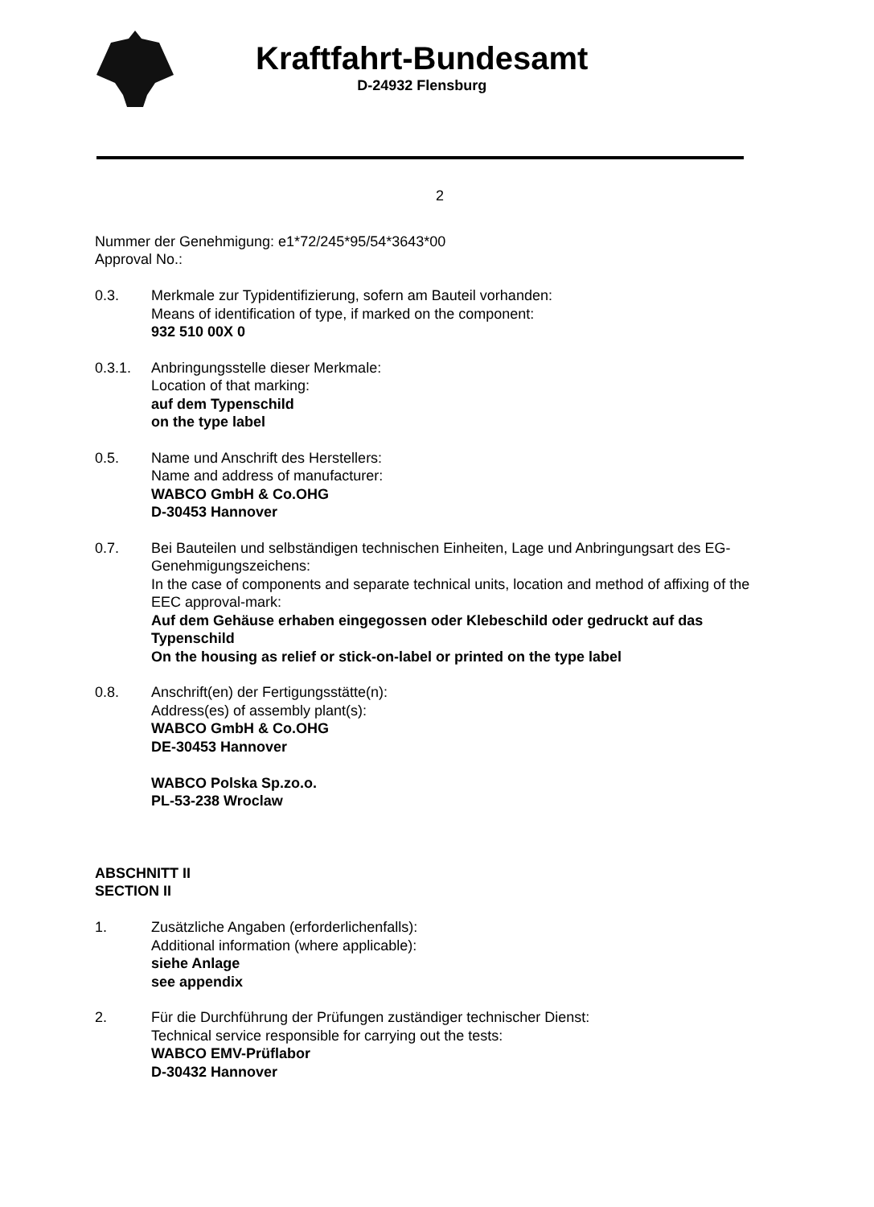Kraftfahrt-Bundesamt
D-24932 Flensburg
2
Nummer der Genehmigung: e1*72/245*95/54*3643*00
Approval No.:
0.3. Merkmale zur Typidentifizierung, sofern am Bauteil vorhanden:
Means of identification of type, if marked on the component:
932 510 00X 0
0.3.1. Anbringungsstelle dieser Merkmale:
Location of that marking:
auf dem Typenschild
on the type label
0.5. Name und Anschrift des Herstellers:
Name and address of manufacturer:
WABCO GmbH & Co.OHG
D-30453 Hannover
0.7. Bei Bauteilen und selbständigen technischen Einheiten, Lage und Anbringungsart des EG-Genehmigungszeichens:
In the case of components and separate technical units, location and method of affixing of the EEC approval-mark:
Auf dem Gehäuse erhaben eingegossen oder Klebeschild oder gedruckt auf das Typenschild
On the housing as relief or stick-on-label or printed on the type label
0.8. Anschrift(en) der Fertigungsstätte(n):
Address(es) of assembly plant(s):
WABCO GmbH & Co.OHG
DE-30453 Hannover
WABCO Polska Sp.zo.o.
PL-53-238 Wroclaw
ABSCHNITT II
SECTION II
1. Zusätzliche Angaben (erforderlichenfalls):
Additional information (where applicable):
siehe Anlage
see appendix
2. Für die Durchführung der Prüfungen zuständiger technischer Dienst:
Technical service responsible for carrying out the tests:
WABCO EMV-Prüflabor
D-30432 Hannover